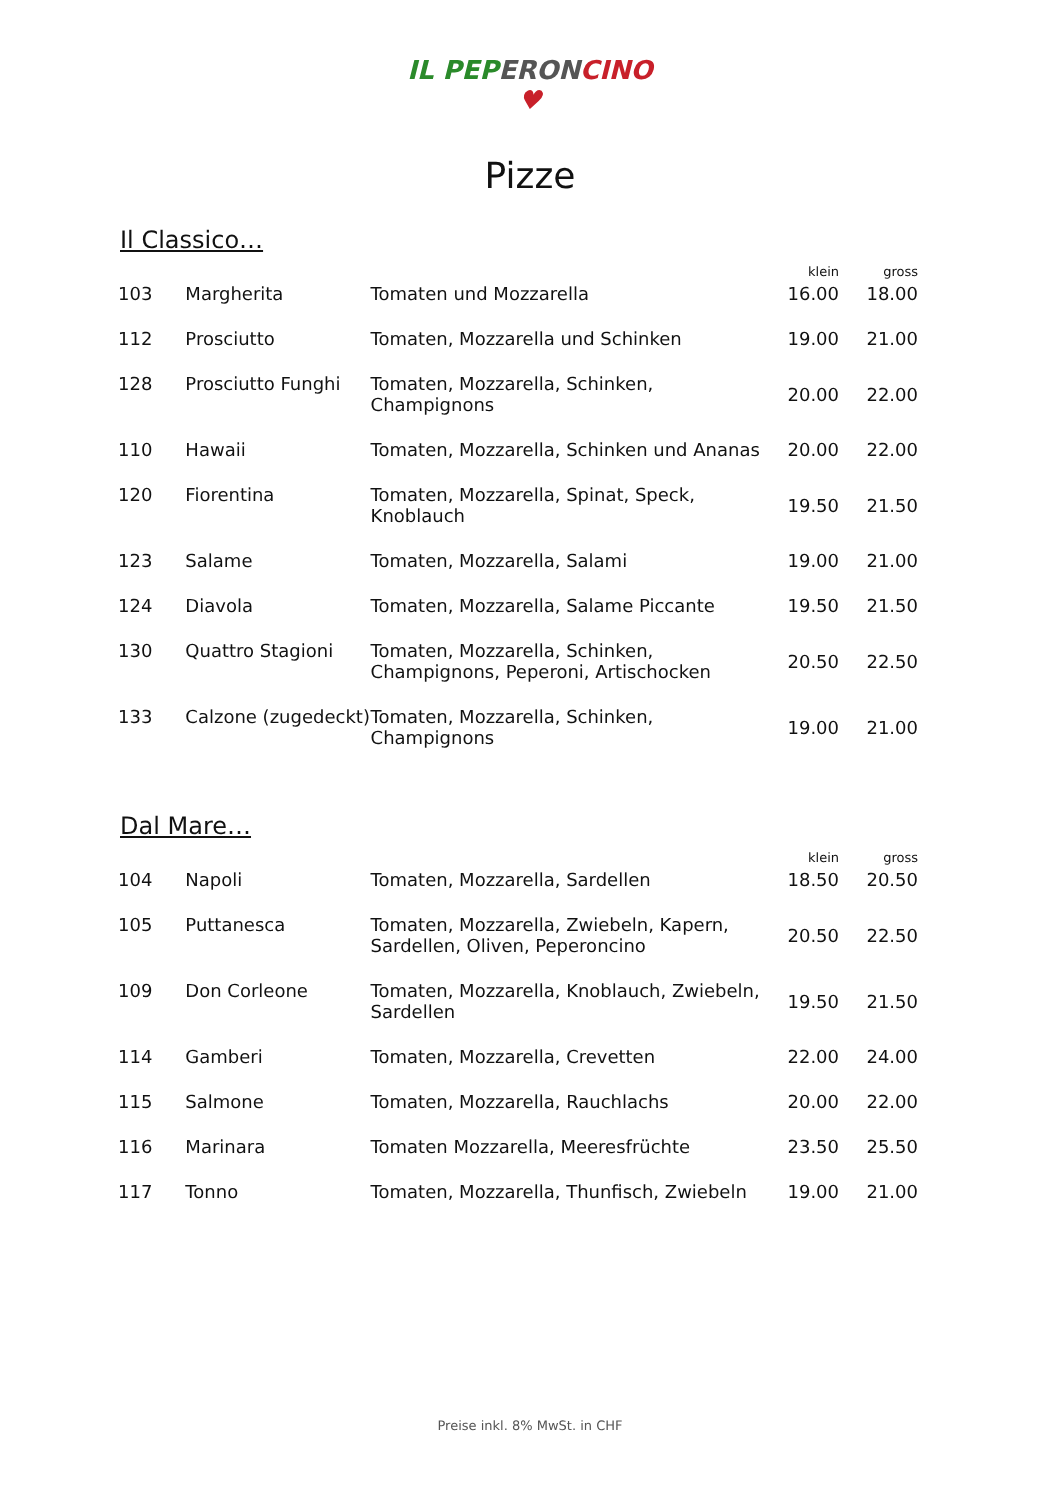IL PEP ERON CINO
♥
Pizze
Il Classico…
| | | | klein | gross |
| --- | --- | --- | --- | --- |
| 103 | Margherita | Tomaten und Mozzarella | 16.00 | 18.00 |
| 112 | Prosciutto | Tomaten, Mozzarella und Schinken | 19.00 | 21.00 |
| 128 | Prosciutto Funghi | Tomaten, Mozzarella, Schinken, Champignons | 20.00 | 22.00 |
| 110 | Hawaii | Tomaten, Mozzarella, Schinken und Ananas | 20.00 | 22.00 |
| 120 | Fiorentina | Tomaten, Mozzarella, Spinat, Speck, Knoblauch | 19.50 | 21.50 |
| 123 | Salame | Tomaten, Mozzarella, Salami | 19.00 | 21.00 |
| 124 | Diavola | Tomaten, Mozzarella, Salame Piccante | 19.50 | 21.50 |
| 130 | Quattro Stagioni | Tomaten, Mozzarella, Schinken, Champignons, Peperoni, Artischocken | 20.50 | 22.50 |
| 133 | Calzone (zugedeckt) | Tomaten, Mozzarella, Schinken, Champignons | 19.00 | 21.00 |
Dal Mare…
| | | | klein | gross |
| --- | --- | --- | --- | --- |
| 104 | Napoli | Tomaten, Mozzarella, Sardellen | 18.50 | 20.50 |
| 105 | Puttanesca | Tomaten, Mozzarella, Zwiebeln, Kapern, Sardellen, Oliven, Peperoncino | 20.50 | 22.50 |
| 109 | Don Corleone | Tomaten, Mozzarella, Knoblauch, Zwiebeln, Sardellen | 19.50 | 21.50 |
| 114 | Gamberi | Tomaten, Mozzarella, Crevetten | 22.00 | 24.00 |
| 115 | Salmone | Tomaten, Mozzarella, Rauchlachs | 20.00 | 22.00 |
| 116 | Marinara | Tomaten Mozzarella, Meeresfrüchte | 23.50 | 25.50 |
| 117 | Tonno | Tomaten, Mozzarella, Thunfisch, Zwiebeln | 19.00 | 21.00 |
Preise inkl. 8% MwSt. in CHF